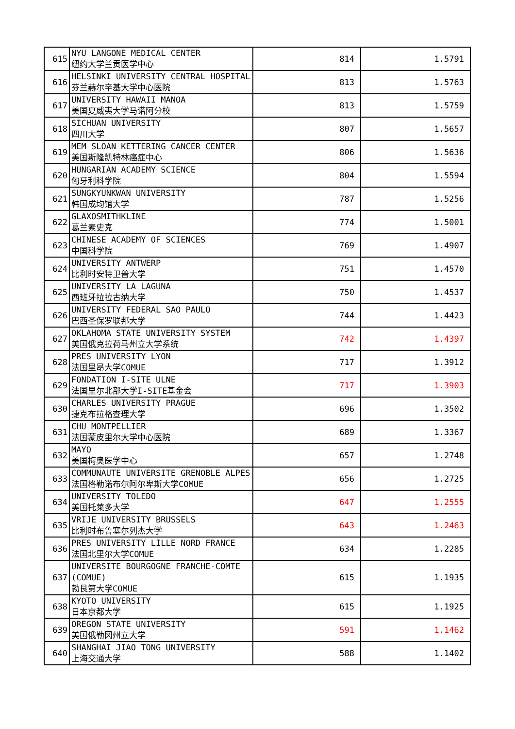| 615 | NYU LANGONE MEDICAL CENTER 纽约大学兰贡医学中心 | 814 | 1.5791 |
| 616 | HELSINKI UNIVERSITY CENTRAL HOSPITAL 芬兰赫尔辛基大学中心医院 | 813 | 1.5763 |
| 617 | UNIVERSITY HAWAII MANOA 美国夏威夷大学马诺阿分校 | 813 | 1.5759 |
| 618 | SICHUAN UNIVERSITY 四川大学 | 807 | 1.5657 |
| 619 | MEM SLOAN KETTERING CANCER CENTER 美国斯隆凯特林癌症中心 | 806 | 1.5636 |
| 620 | HUNGARIAN ACADEMY SCIENCE 匈牙利科学院 | 804 | 1.5594 |
| 621 | SUNGKYUNKWAN UNIVERSITY 韩国成均馆大学 | 787 | 1.5256 |
| 622 | GLAXOSMITHKLINE 葛兰素史克 | 774 | 1.5001 |
| 623 | CHINESE ACADEMY OF SCIENCES 中国科学院 | 769 | 1.4907 |
| 624 | UNIVERSITY ANTWERP 比利时安特卫普大学 | 751 | 1.4570 |
| 625 | UNIVERSITY LA LAGUNA 西班牙拉拉古纳大学 | 750 | 1.4537 |
| 626 | UNIVERSITY FEDERAL SAO PAULO 巴西圣保罗联邦大学 | 744 | 1.4423 |
| 627 | OKLAHOMA STATE UNIVERSITY SYSTEM 美国俄克拉荷马州立大学系统 | 742 | 1.4397 |
| 628 | PRES UNIVERSITY LYON 法国里昂大学COMUE | 717 | 1.3912 |
| 629 | FONDATION I-SITE ULNE 法国里尔北部大学I-SITE基金会 | 717 | 1.3903 |
| 630 | CHARLES UNIVERSITY PRAGUE 捷克布拉格查理大学 | 696 | 1.3502 |
| 631 | CHU MONTPELLIER 法国蒙皮里尔大学中心医院 | 689 | 1.3367 |
| 632 | MAYO 美国梅奥医学中心 | 657 | 1.2748 |
| 633 | COMMUNAUTE UNIVERSITE GRENOBLE ALPES 法国格勒诺布尔阿尔卑斯大学COMUE | 656 | 1.2725 |
| 634 | UNIVERSITY TOLEDO 美国托莱多大学 | 647 | 1.2555 |
| 635 | VRIJE UNIVERSITY BRUSSELS 比利时布鲁塞尔列杰大学 | 643 | 1.2463 |
| 636 | PRES UNIVERSITY LILLE NORD FRANCE 法国北里尔大学COMUE | 634 | 1.2285 |
| 637 | UNIVERSITE BOURGOGNE FRANCHE-COMTE (COMUE) 勃艮第大学COMUE | 615 | 1.1935 |
| 638 | KYOTO UNIVERSITY 日本京都大学 | 615 | 1.1925 |
| 639 | OREGON STATE UNIVERSITY 美国俄勒冈州立大学 | 591 | 1.1462 |
| 640 | SHANGHAI JIAO TONG UNIVERSITY 上海交通大学 | 588 | 1.1402 |